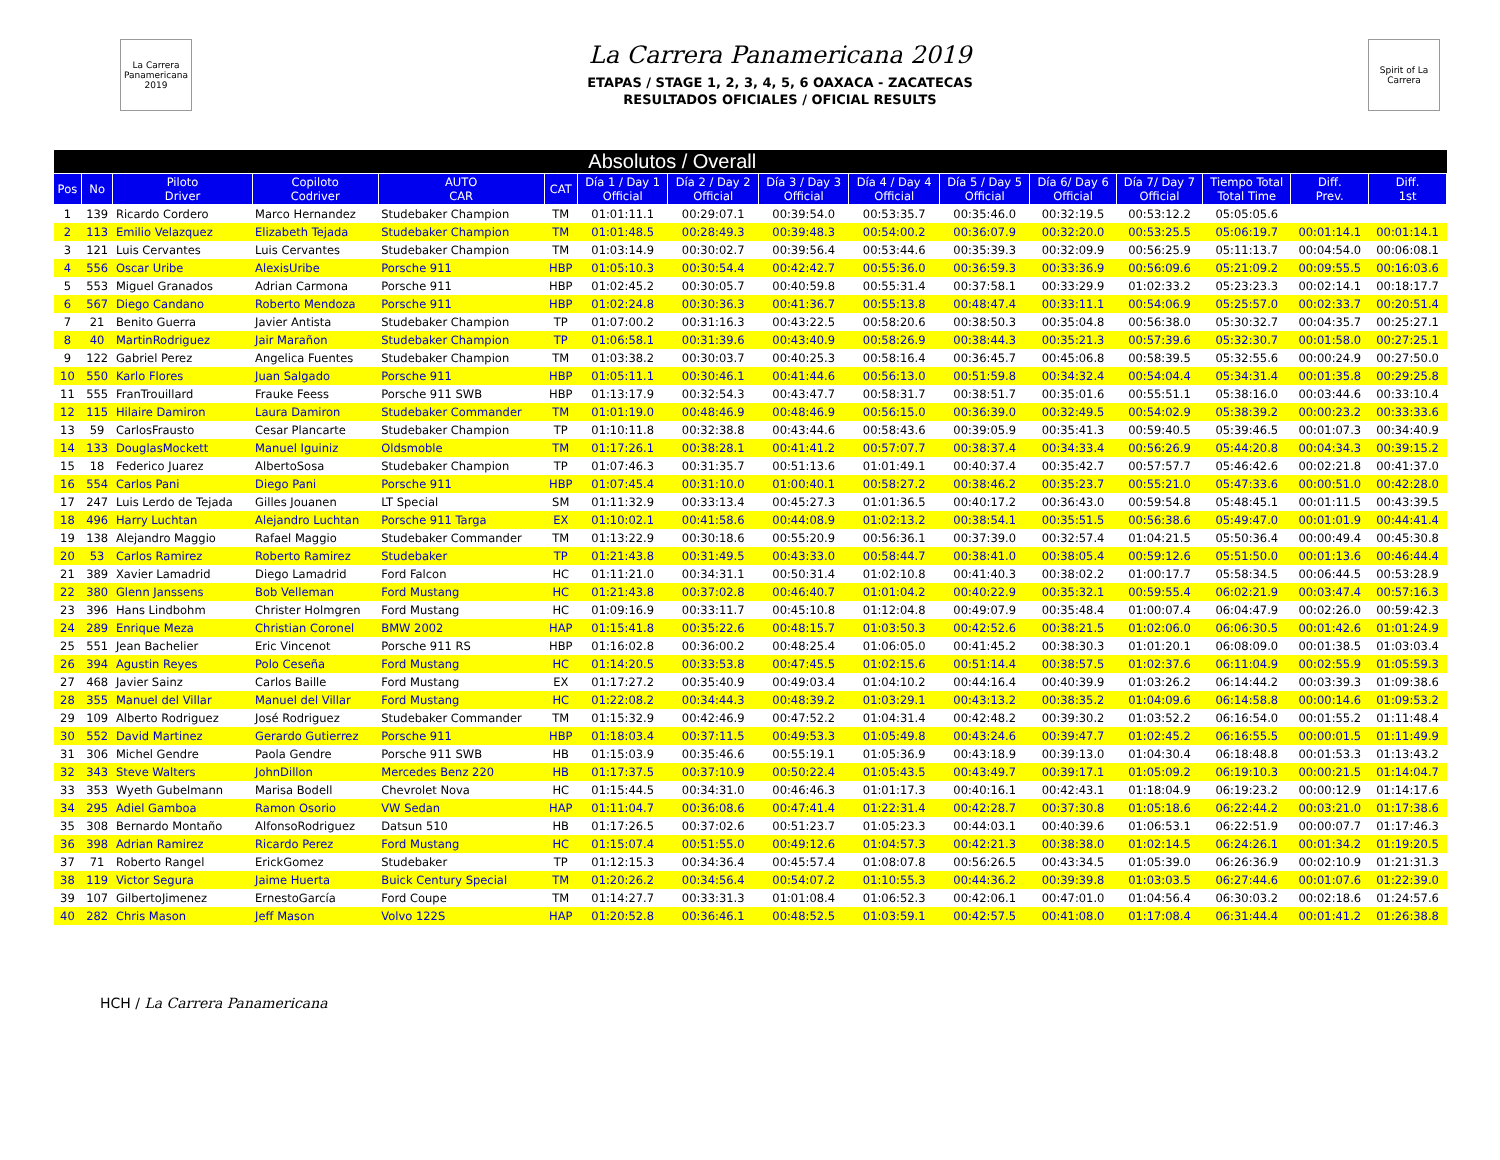La Carrera Panamericana 2019
La Carrera Panamericana 2019
ETAPAS / STAGE 1, 2, 3, 4, 5, 6 OAXACA - ZACATECAS
RESULTADOS OFICIALES / OFICIAL RESULTS
Spirit of La Carrera
| Absolutos / Overall | | | | | | | | | | | | | | | |
| Pos | No | Piloto Driver | Copiloto Codriver | AUTO CAR | CAT | Día 1 / Day 1 Official | Día 2 / Day 2 Official | Día 3 / Day 3 Official | Día 4 / Day 4 Official | Día 5 / Day 5 Official | Día 6/ Day 6 Official | Día 7/ Day 7 Official | Tiempo Total Total Time | Diff. Prev. | Diff. 1st |
| 1 | 139 | Ricardo Cordero | Marco Hernandez | Studebaker Champion | TM | 01:01:11.1 | 00:29:07.1 | 00:39:54.0 | 00:53:35.7 | 00:35:46.0 | 00:32:19.5 | 00:53:12.2 | 05:05:05.6 | | |
| 2 | 113 | Emilio Velazquez | Elizabeth Tejada | Studebaker Champion | TM | 01:01:48.5 | 00:28:49.3 | 00:39:48.3 | 00:54:00.2 | 00:36:07.9 | 00:32:20.0 | 00:53:25.5 | 05:06:19.7 | 00:01:14.1 | 00:01:14.1 |
| 3 | 121 | Luis Cervantes | Luis Cervantes | Studebaker Champion | TM | 01:03:14.9 | 00:30:02.7 | 00:39:56.4 | 00:53:44.6 | 00:35:39.3 | 00:32:09.9 | 00:56:25.9 | 05:11:13.7 | 00:04:54.0 | 00:06:08.1 |
| 4 | 556 | Oscar Uribe | AlexisUribe | Porsche 911 | HBP | 01:05:10.3 | 00:30:54.4 | 00:42:42.7 | 00:55:36.0 | 00:36:59.3 | 00:33:36.9 | 00:56:09.6 | 05:21:09.2 | 00:09:55.5 | 00:16:03.6 |
| 5 | 553 | Miguel Granados | Adrian Carmona | Porsche 911 | HBP | 01:02:45.2 | 00:30:05.7 | 00:40:59.8 | 00:55:31.4 | 00:37:58.1 | 00:33:29.9 | 01:02:33.2 | 05:23:23.3 | 00:02:14.1 | 00:18:17.7 |
| 6 | 567 | Diego Candano | Roberto Mendoza | Porsche 911 | HBP | 01:02:24.8 | 00:30:36.3 | 00:41:36.7 | 00:55:13.8 | 00:48:47.4 | 00:33:11.1 | 00:54:06.9 | 05:25:57.0 | 00:02:33.7 | 00:20:51.4 |
| 7 | 21 | Benito Guerra | Javier Antista | Studebaker Champion | TP | 01:07:00.2 | 00:31:16.3 | 00:43:22.5 | 00:58:20.6 | 00:38:50.3 | 00:35:04.8 | 00:56:38.0 | 05:30:32.7 | 00:04:35.7 | 00:25:27.1 |
| 8 | 40 | MartinRodriguez | Jair Marañon | Studebaker Champion | TP | 01:06:58.1 | 00:31:39.6 | 00:43:40.9 | 00:58:26.9 | 00:38:44.3 | 00:35:21.3 | 00:57:39.6 | 05:32:30.7 | 00:01:58.0 | 00:27:25.1 |
| 9 | 122 | Gabriel Perez | Angelica Fuentes | Studebaker Champion | TM | 01:03:38.2 | 00:30:03.7 | 00:40:25.3 | 00:58:16.4 | 00:36:45.7 | 00:45:06.8 | 00:58:39.5 | 05:32:55.6 | 00:00:24.9 | 00:27:50.0 |
| 10 | 550 | Karlo Flores | Juan Salgado | Porsche 911 | HBP | 01:05:11.1 | 00:30:46.1 | 00:41:44.6 | 00:56:13.0 | 00:51:59.8 | 00:34:32.4 | 00:54:04.4 | 05:34:31.4 | 00:01:35.8 | 00:29:25.8 |
| 11 | 555 | FranTrouillard | Frauke Feess | Porsche 911 SWB | HBP | 01:13:17.9 | 00:32:54.3 | 00:43:47.7 | 00:58:31.7 | 00:38:51.7 | 00:35:01.6 | 00:55:51.1 | 05:38:16.0 | 00:03:44.6 | 00:33:10.4 |
| 12 | 115 | Hilaire Damiron | Laura Damiron | Studebaker Commander | TM | 01:01:19.0 | 00:48:46.9 | 00:48:46.9 | 00:56:15.0 | 00:36:39.0 | 00:32:49.5 | 00:54:02.9 | 05:38:39.2 | 00:00:23.2 | 00:33:33.6 |
| 13 | 59 | CarlosFrausto | Cesar Plancarte | Studebaker Champion | TP | 01:10:11.8 | 00:32:38.8 | 00:43:44.6 | 00:58:43.6 | 00:39:05.9 | 00:35:41.3 | 00:59:40.5 | 05:39:46.5 | 00:01:07.3 | 00:34:40.9 |
| 14 | 133 | DouglasMockett | Manuel Iguiniz | Oldsmoble | TM | 01:17:26.1 | 00:38:28.1 | 00:41:41.2 | 00:57:07.7 | 00:38:37.4 | 00:34:33.4 | 00:56:26.9 | 05:44:20.8 | 00:04:34.3 | 00:39:15.2 |
| 15 | 18 | Federico Juarez | AlbertoSosa | Studebaker Champion | TP | 01:07:46.3 | 00:31:35.7 | 00:51:13.6 | 01:01:49.1 | 00:40:37.4 | 00:35:42.7 | 00:57:57.7 | 05:46:42.6 | 00:02:21.8 | 00:41:37.0 |
| 16 | 554 | Carlos Pani | Diego Pani | Porsche 911 | HBP | 01:07:45.4 | 00:31:10.0 | 01:00:40.1 | 00:58:27.2 | 00:38:46.2 | 00:35:23.7 | 00:55:21.0 | 05:47:33.6 | 00:00:51.0 | 00:42:28.0 |
| 17 | 247 | Luis Lerdo de Tejada | Gilles Jouanen | LT Special | SM | 01:11:32.9 | 00:33:13.4 | 00:45:27.3 | 01:01:36.5 | 00:40:17.2 | 00:36:43.0 | 00:59:54.8 | 05:48:45.1 | 00:01:11.5 | 00:43:39.5 |
| 18 | 496 | Harry Luchtan | Alejandro Luchtan | Porsche 911 Targa | EX | 01:10:02.1 | 00:41:58.6 | 00:44:08.9 | 01:02:13.2 | 00:38:54.1 | 00:35:51.5 | 00:56:38.6 | 05:49:47.0 | 00:01:01.9 | 00:44:41.4 |
| 19 | 138 | Alejandro Maggio | Rafael Maggio | Studebaker Commander | TM | 01:13:22.9 | 00:30:18.6 | 00:55:20.9 | 00:56:36.1 | 00:37:39.0 | 00:32:57.4 | 01:04:21.5 | 05:50:36.4 | 00:00:49.4 | 00:45:30.8 |
| 20 | 53 | Carlos Ramirez | Roberto Ramirez | Studebaker | TP | 01:21:43.8 | 00:31:49.5 | 00:43:33.0 | 00:58:44.7 | 00:38:41.0 | 00:38:05.4 | 00:59:12.6 | 05:51:50.0 | 00:01:13.6 | 00:46:44.4 |
| 21 | 389 | Xavier Lamadrid | Diego Lamadrid | Ford Falcon | HC | 01:11:21.0 | 00:34:31.1 | 00:50:31.4 | 01:02:10.8 | 00:41:40.3 | 00:38:02.2 | 01:00:17.7 | 05:58:34.5 | 00:06:44.5 | 00:53:28.9 |
| 22 | 380 | Glenn Janssens | Bob Velleman | Ford Mustang | HC | 01:21:43.8 | 00:37:02.8 | 00:46:40.7 | 01:01:04.2 | 00:40:22.9 | 00:35:32.1 | 00:59:55.4 | 06:02:21.9 | 00:03:47.4 | 00:57:16.3 |
| 23 | 396 | Hans Lindbohm | Christer Holmgren | Ford Mustang | HC | 01:09:16.9 | 00:33:11.7 | 00:45:10.8 | 01:12:04.8 | 00:49:07.9 | 00:35:48.4 | 01:00:07.4 | 06:04:47.9 | 00:02:26.0 | 00:59:42.3 |
| 24 | 289 | Enrique Meza | Christian Coronel | BMW 2002 | HAP | 01:15:41.8 | 00:35:22.6 | 00:48:15.7 | 01:03:50.3 | 00:42:52.6 | 00:38:21.5 | 01:02:06.0 | 06:06:30.5 | 00:01:42.6 | 01:01:24.9 |
| 25 | 551 | Jean Bachelier | Eric Vincenot | Porsche 911 RS | HBP | 01:16:02.8 | 00:36:00.2 | 00:48:25.4 | 01:06:05.0 | 00:41:45.2 | 00:38:30.3 | 01:01:20.1 | 06:08:09.0 | 00:01:38.5 | 01:03:03.4 |
| 26 | 394 | Agustin Reyes | Polo Ceseña | Ford Mustang | HC | 01:14:20.5 | 00:33:53.8 | 00:47:45.5 | 01:02:15.6 | 00:51:14.4 | 00:38:57.5 | 01:02:37.6 | 06:11:04.9 | 00:02:55.9 | 01:05:59.3 |
| 27 | 468 | Javier Sainz | Carlos Baille | Ford Mustang | EX | 01:17:27.2 | 00:35:40.9 | 00:49:03.4 | 01:04:10.2 | 00:44:16.4 | 00:40:39.9 | 01:03:26.2 | 06:14:44.2 | 00:03:39.3 | 01:09:38.6 |
| 28 | 355 | Manuel del Villar | Manuel del Villar | Ford Mustang | HC | 01:22:08.2 | 00:34:44.3 | 00:48:39.2 | 01:03:29.1 | 00:43:13.2 | 00:38:35.2 | 01:04:09.6 | 06:14:58.8 | 00:00:14.6 | 01:09:53.2 |
| 29 | 109 | Alberto Rodriguez | José Rodriguez | Studebaker Commander | TM | 01:15:32.9 | 00:42:46.9 | 00:47:52.2 | 01:04:31.4 | 00:42:48.2 | 00:39:30.2 | 01:03:52.2 | 06:16:54.0 | 00:01:55.2 | 01:11:48.4 |
| 30 | 552 | David Martinez | Gerardo Gutierrez | Porsche 911 | HBP | 01:18:03.4 | 00:37:11.5 | 00:49:53.3 | 01:05:49.8 | 00:43:24.6 | 00:39:47.7 | 01:02:45.2 | 06:16:55.5 | 00:00:01.5 | 01:11:49.9 |
| 31 | 306 | Michel Gendre | Paola Gendre | Porsche 911 SWB | HB | 01:15:03.9 | 00:35:46.6 | 00:55:19.1 | 01:05:36.9 | 00:43:18.9 | 00:39:13.0 | 01:04:30.4 | 06:18:48.8 | 00:01:53.3 | 01:13:43.2 |
| 32 | 343 | Steve Walters | JohnDillon | Mercedes Benz 220 | HB | 01:17:37.5 | 00:37:10.9 | 00:50:22.4 | 01:05:43.5 | 00:43:49.7 | 00:39:17.1 | 01:05:09.2 | 06:19:10.3 | 00:00:21.5 | 01:14:04.7 |
| 33 | 353 | Wyeth Gubelmann | Marisa Bodell | Chevrolet Nova | HC | 01:15:44.5 | 00:34:31.0 | 00:46:46.3 | 01:01:17.3 | 00:40:16.1 | 00:42:43.1 | 01:18:04.9 | 06:19:23.2 | 00:00:12.9 | 01:14:17.6 |
| 34 | 295 | Adiel Gamboa | Ramon Osorio | VW Sedan | HAP | 01:11:04.7 | 00:36:08.6 | 00:47:41.4 | 01:22:31.4 | 00:42:28.7 | 00:37:30.8 | 01:05:18.6 | 06:22:44.2 | 00:03:21.0 | 01:17:38.6 |
| 35 | 308 | Bernardo Montaño | AlfonsoRodriguez | Datsun 510 | HB | 01:17:26.5 | 00:37:02.6 | 00:51:23.7 | 01:05:23.3 | 00:44:03.1 | 00:40:39.6 | 01:06:53.1 | 06:22:51.9 | 00:00:07.7 | 01:17:46.3 |
| 36 | 398 | Adrian Ramirez | Ricardo Perez | Ford Mustang | HC | 01:15:07.4 | 00:51:55.0 | 00:49:12.6 | 01:04:57.3 | 00:42:21.3 | 00:38:38.0 | 01:02:14.5 | 06:24:26.1 | 00:01:34.2 | 01:19:20.5 |
| 37 | 71 | Roberto Rangel | ErickGomez | Studebaker | TP | 01:12:15.3 | 00:34:36.4 | 00:45:57.4 | 01:08:07.8 | 00:56:26.5 | 00:43:34.5 | 01:05:39.0 | 06:26:36.9 | 00:02:10.9 | 01:21:31.3 |
| 38 | 119 | Victor Segura | Jaime Huerta | Buick Century Special | TM | 01:20:26.2 | 00:34:56.4 | 00:54:07.2 | 01:10:55.3 | 00:44:36.2 | 00:39:39.8 | 01:03:03.5 | 06:27:44.6 | 00:01:07.6 | 01:22:39.0 |
| 39 | 107 | GilbertoJimenez | ErnestoGarcía | Ford Coupe | TM | 01:14:27.7 | 00:33:31.3 | 01:01:08.4 | 01:06:52.3 | 00:42:06.1 | 00:47:01.0 | 01:04:56.4 | 06:30:03.2 | 00:02:18.6 | 01:24:57.6 |
| 40 | 282 | Chris Mason | Jeff Mason | Volvo 122S | HAP | 01:20:52.8 | 00:36:46.1 | 00:48:52.5 | 01:03:59.1 | 00:42:57.5 | 00:41:08.0 | 01:17:08.4 | 06:31:44.4 | 00:01:41.2 | 01:26:38.8 |
HCH / La Carrera Panamericana